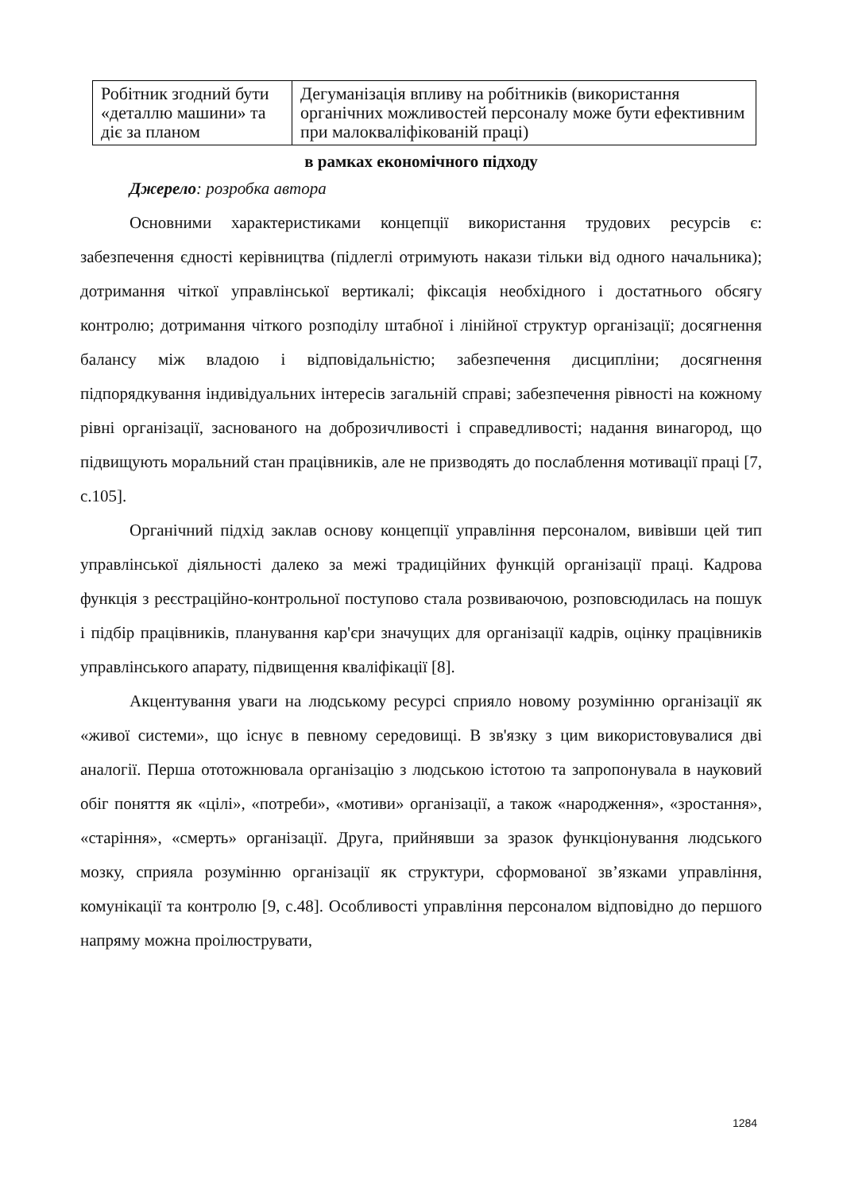| Робітник згодний бути «деталлю машини» та діє за планом | Дегуманізація впливу на робітників (використання органічних можливостей персоналу може бути ефективним при малокваліфікованій праці) |
в рамках економічного підходу
Джерело: розробка автора
Основними характеристиками концепції використання трудових ресурсів є: забезпечення єдності керівництва (підлеглі отримують накази тільки від одного начальника); дотримання чіткої управлінської вертикалі; фіксація необхідного і достатнього обсягу контролю; дотримання чіткого розподілу штабної і лінійної структур організації; досягнення балансу між владою і відповідальністю; забезпечення дисципліни; досягнення підпорядкування індивідуальних інтересів загальній справі; забезпечення рівності на кожному рівні організації, заснованого на доброзичливості і справедливості; надання винагород, що підвищують моральний стан працівників, але не призводять до послаблення мотивації праці [7, с.105].
Органічний підхід заклав основу концепції управління персоналом, вивівши цей тип управлінської діяльності далеко за межі традиційних функцій організації праці. Кадрова функція з реєстраційно-контрольної поступово стала розвиваючою, розповсюдилась на пошук і підбір працівників, планування кар'єри значущих для організації кадрів, оцінку працівників управлінського апарату, підвищення кваліфікації [8].
Акцентування уваги на людському ресурсі сприяло новому розумінню організації як «живої системи», що існує в певному середовищі. В зв'язку з цим використовувалися дві аналогії. Перша ототожнювала організацію з людською істотою та запропонувала в науковий обіг поняття як «цілі», «потреби», «мотиви» організації, а також «народження», «зростання», «старіння», «смерть» організації. Друга, прийнявши за зразок функціонування людського мозку, сприяла розумінню організації як структури, сформованої зв’язками управління, комунікації та контролю [9, с.48]. Особливості управління персоналом відповідно до першого напряму можна проілюструвати,
1284